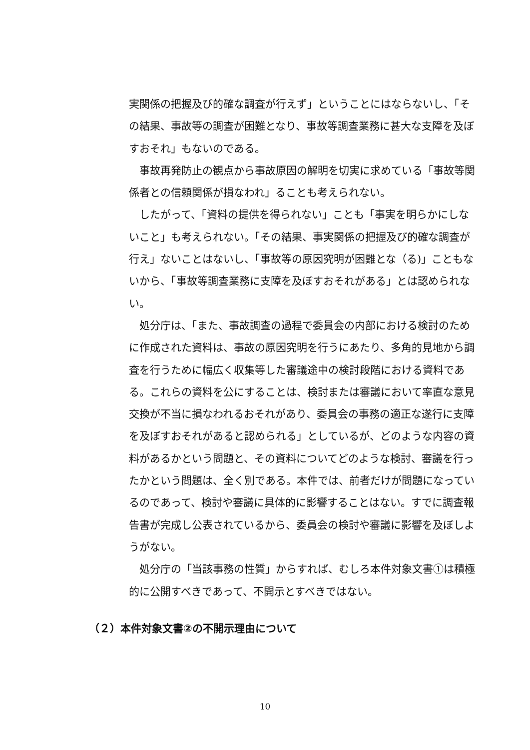実関係の把握及び的確な調査が行えず」ということにはならないし、「その結果、事故等の調査が困難となり、事故等調査業務に甚大な支障を及ぼすおそれ」もないのである。
事故再発防止の観点から事故原因の解明を切実に求めている「事故等関係者との信頼関係が損なわれ」ることも考えられない。
したがって、「資料の提供を得られない」ことも「事実を明らかにしないこと」も考えられない。「その結果、事実関係の把握及び的確な調査が行え」ないことはないし、「事故等の原因究明が困難とな（る)」こともないから、「事故等調査業務に支障を及ぼすおそれがある」とは認められない。
処分庁は、「また、事故調査の過程で委員会の内部における検討のために作成された資料は、事故の原因究明を行うにあたり、多角的見地から調査を行うために幅広く収集等した審議途中の検討段階における資料である。これらの資料を公にすることは、検討または審議において率直な意見交換が不当に損なわれるおそれがあり、委員会の事務の適正な遂行に支障を及ぼすおそれがあると認められる」としているが、どのような内容の資料があるかという問題と、その資料についてどのような検討、審議を行ったかという問題は、全く別である。本件では、前者だけが問題になっているのであって、検討や審議に具体的に影響することはない。すでに調査報告書が完成し公表されているから、委員会の検討や審議に影響を及ぼしようがない。
処分庁の「当該事務の性質」からすれば、むしろ本件対象文書①は積極的に公開すべきであって、不開示とすべきではない。
（２）本件対象文書②の不開示理由について
10